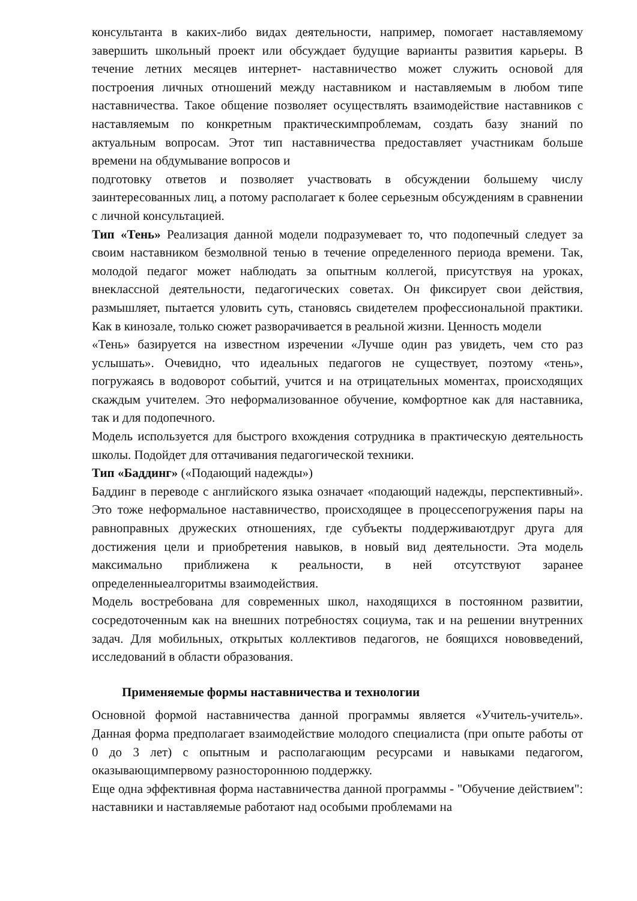консультанта в каких-либо видах деятельности, например, помогает наставляемому завершить школьный проект или обсуждает будущие варианты развития карьеры. В течение летних месяцев интернет- наставничество может служить основой для построения личных отношений между наставником и наставляемым в любом типе наставничества. Такое общение позволяет осуществлять взаимодействие наставников с наставляемым по конкретным практическимпроблемам, создать базу знаний по актуальным вопросам. Этот тип наставничества предоставляет участникам больше времени на обдумывание вопросов и
подготовку ответов и позволяет участвовать в обсуждении большему числу заинтересованных лиц, а потому располагает к более серьезным обсуждениям в сравнении с личной консультацией.
Тип «Тень» Реализация данной модели подразумевает то, что подопечный следует за своим наставником безмолвной тенью в течение определенного периода времени. Так, молодой педагог может наблюдать за опытным коллегой, присутствуя на уроках, внеклассной деятельности, педагогических советах. Он фиксирует свои действия, размышляет, пытается уловить суть, становясь свидетелем профессиональной практики. Как в кинозале, только сюжет разворачивается в реальной жизни. Ценность модели
«Тень» базируется на известном изречении «Лучше один раз увидеть, чем сто раз услышать». Очевидно, что идеальных педагогов не существует, поэтому «тень», погружаясь в водоворот событий, учится и на отрицательных моментах, происходящих скаждым учителем. Это неформализованное обучение, комфортное как для наставника, так и для подопечного.
Модель используется для быстрого вхождения сотрудника в практическую деятельность школы. Подойдет для оттачивания педагогической техники.
Тип «Баддинг» («Подающий надежды»)
Баддинг в переводе с английского языка означает «подающий надежды, перспективный». Это тоже неформальное наставничество, происходящее в процессепогружения пары на равноправных дружеских отношениях, где субъекты поддерживаютдруг друга для достижения цели и приобретения навыков, в новый вид деятельности. Эта модель максимально приближена к реальности, в ней отсутствуют заранее определенныеалгоритмы взаимодействия.
Модель востребована для современных школ, находящихся в постоянном развитии, сосредоточенным как на внешних потребностях социума, так и на решении внутренних задач. Для мобильных, открытых коллективов педагогов, не боящихся нововведений, исследований в области образования.
Применяемые формы наставничества и технологии
Основной формой наставничества данной программы является «Учитель-учитель». Данная форма предполагает взаимодействие молодого специалиста (при опыте работы от 0 до 3 лет) с опытным и располагающим ресурсами и навыками педагогом, оказывающимпервому разностороннюю поддержку.
Еще одна эффективная форма наставничества данной программы - "Обучение действием": наставники и наставляемые работают над особыми проблемами на